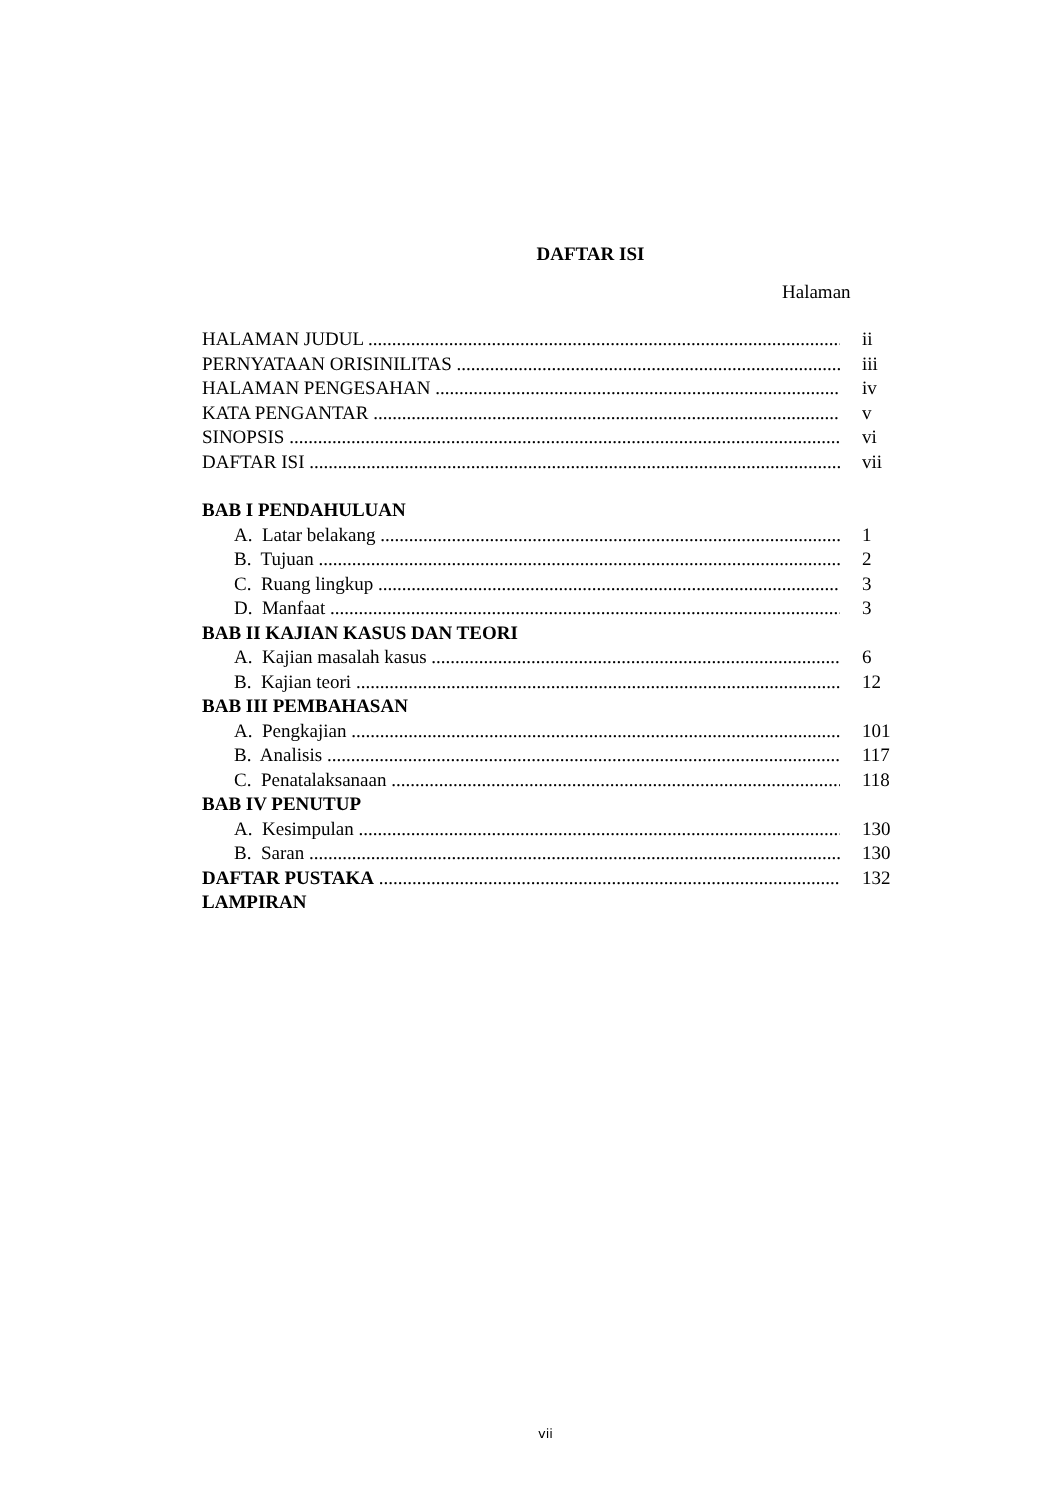DAFTAR ISI
Halaman
HALAMAN JUDUL ii
PERNYATAAN ORISINILITAS iii
HALAMAN PENGESAHAN iv
KATA PENGANTAR v
SINOPSIS vi
DAFTAR ISI vii
BAB I PENDAHULUAN
A. Latar belakang 1
B. Tujuan 2
C. Ruang lingkup 3
D. Manfaat 3
BAB II KAJIAN KASUS DAN TEORI
A. Kajian masalah kasus 6
B. Kajian teori 12
BAB III PEMBAHASAN
A. Pengkajian 101
B. Analisis 117
C. Penatalaksanaan 118
BAB IV PENUTUP
A. Kesimpulan 130
B. Saran 130
DAFTAR PUSTAKA 132
LAMPIRAN
vii